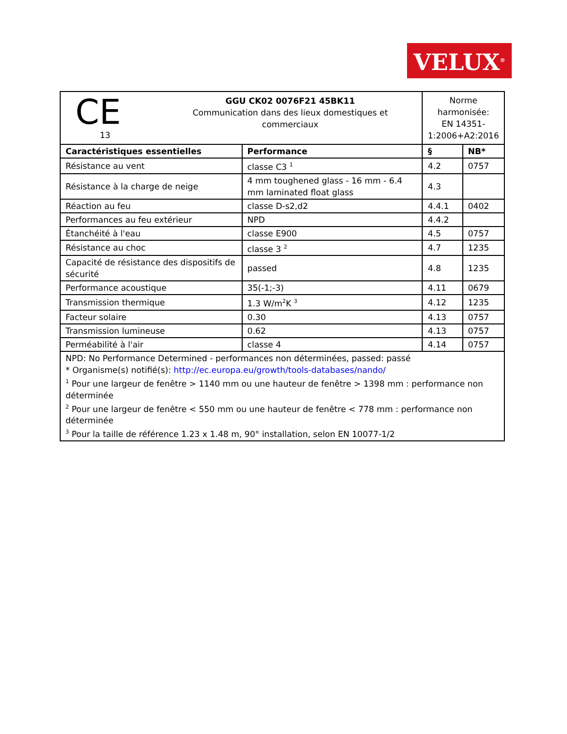VELUX<sup>®</sup>
| CE 13 GGU CK02 0076F21 45BK11 Communication dans des lieux domestiques et commerciaux | | Norme harmonisée: EN 14351-1:2006+A2:2016 | |
| Caractéristiques essentielles | Performance | § | NB* |
| Résistance au vent | classe C3 <sup>1</sup> | 4.2 | 0757 |
| Résistance à la charge de neige | 4 mm toughened glass - 16 mm - 6.4 mm laminated float glass | 4.3 | |
| Réaction au feu | classe D-s2,d2 | 4.4.1 | 0402 |
| Performances au feu extérieur | NPD | 4.4.2 | |
| Étanchéité à l'eau | classe E900 | 4.5 | 0757 |
| Résistance au choc | classe 3 <sup>2</sup> | 4.7 | 1235 |
| Capacité de résistance des dispositifs de sécurité | passed | 4.8 | 1235 |
| Performance acoustique | 35(-1;-3) | 4.11 | 0679 |
| Transmission thermique | 1.3 W/m<sup>2</sup>K <sup>3</sup> | 4.12 | 1235 |
| Facteur solaire | 0.30 | 4.13 | 0757 |
| Transmission lumineuse | 0.62 | 4.13 | 0757 |
| Perméabilité à l'air | classe 4 | 4.14 | 0757 |
| NPD: No Performance Determined - performances non déterminées, passed: passé * Organisme(s) notifié(s): http://ec.europa.eu/growth/tools-databases/nando/ <sup>1</sup> Pour une largeur de fenêtre > 1140 mm ou une hauteur de fenêtre > 1398 mm : performance non déterminée <sup>2</sup> Pour une largeur de fenêtre < 550 mm ou une hauteur de fenêtre < 778 mm : performance non déterminée <sup>3</sup> Pour la taille de référence 1.23 x 1.48 m, 90° installation, selon EN 10077-1/2 | | | |